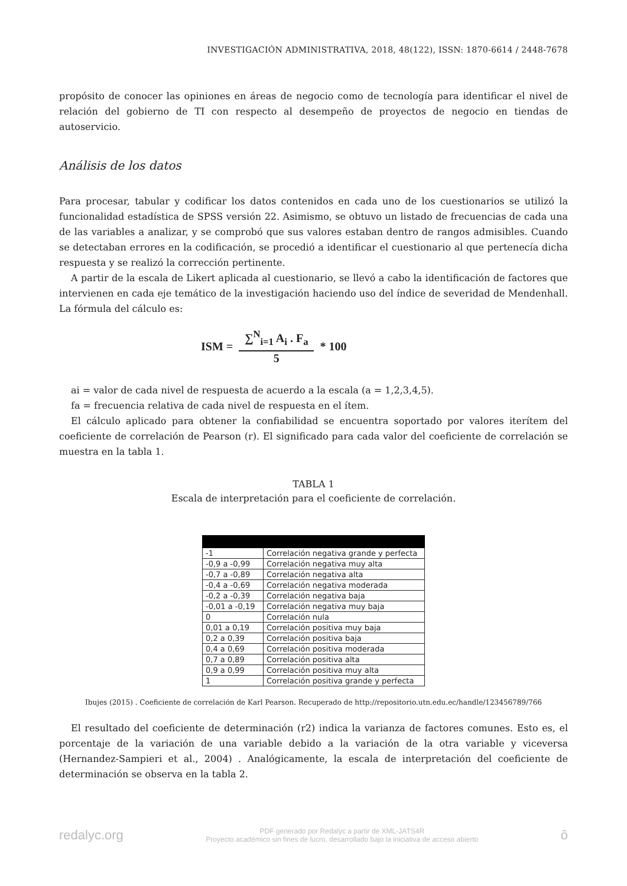INVESTIGACIÓN ADMINISTRATIVA, 2018, 48(122), ISSN: 1870-6614 / 2448-7678
propósito de conocer las opiniones en áreas de negocio como de tecnología para identificar el nivel de relación del gobierno de TI con respecto al desempeño de proyectos de negocio en tiendas de autoservicio.
Análisis de los datos
Para procesar, tabular y codificar los datos contenidos en cada uno de los cuestionarios se utilizó la funcionalidad estadística de SPSS versión 22. Asimismo, se obtuvo un listado de frecuencias de cada una de las variables a analizar, y se comprobó que sus valores estaban dentro de rangos admisibles. Cuando se detectaban errores en la codificación, se procedió a identificar el cuestionario al que pertenecía dicha respuesta y se realizó la corrección pertinente.
A partir de la escala de Likert aplicada al cuestionario, se llevó a cabo la identificación de factores que intervienen en cada eje temático de la investigación haciendo uso del índice de severidad de Mendenhall. La fórmula del cálculo es:
ISM =
∑<sup>N</sup><sub>i=1</sub> A<sub>i</sub> . F<sub>a</sub>
5
* 100
ai = valor de cada nivel de respuesta de acuerdo a la escala (a = 1,2,3,4,5).
fa = frecuencia relativa de cada nivel de respuesta en el ítem.
El cálculo aplicado para obtener la confiabilidad se encuentra soportado por valores iterítem del coeficiente de correlación de Pearson (r). El significado para cada valor del coeficiente de correlación se muestra en la tabla 1.
TABLA 1
Escala de interpretación para el coeficiente de correlación.
| -1 | Correlación negativa grande y perfecta |
| -0,9 a -0,99 | Correlación negativa muy alta |
| -0,7 a -0,89 | Correlación negativa alta |
| -0,4 a -0,69 | Correlación negativa moderada |
| -0,2 a -0,39 | Correlación negativa baja |
| -0,01 a -0,19 | Correlación negativa muy baja |
| 0 | Correlación nula |
| 0,01 a 0,19 | Correlación positiva muy baja |
| 0,2 a 0,39 | Correlación positiva baja |
| 0,4 a 0,69 | Correlación positiva moderada |
| 0,7 a 0,89 | Correlación positiva alta |
| 0,9 a 0,99 | Correlación positiva muy alta |
| 1 | Correlación positiva grande y perfecta |
Ibujes (2015) . Coeficiente de correlación de Karl Pearson. Recuperado de http://repositorio.utn.edu.ec/handle/123456789/766
El resultado del coeficiente de determinación (r2) indica la varianza de factores comunes. Esto es, el porcentaje de la variación de una variable debido a la variación de la otra variable y viceversa (Hernandez-Sampieri et al., 2004) . Analógicamente, la escala de interpretación del coeficiente de determinación se observa en la tabla 2.
redalyc.org PDF generado por Redalyc a partir de XML-JATS4R
Proyecto académico sin fines de lucro, desarrollado bajo la iniciativa de acceso abierto ô